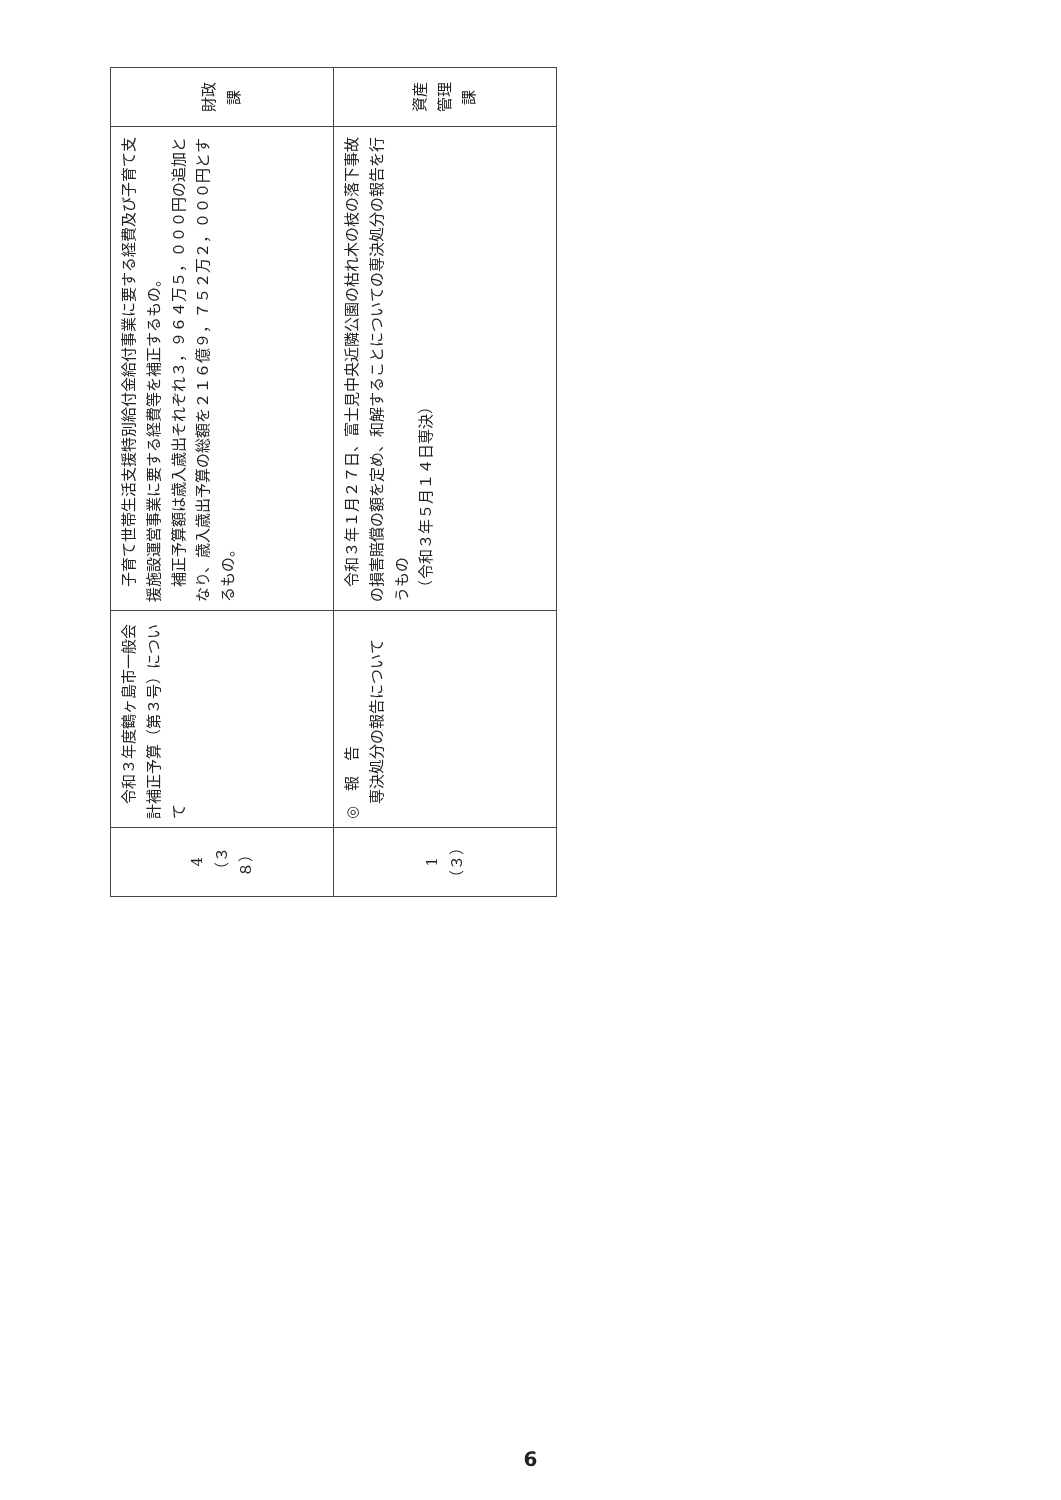| 4 （３８） | 令和３年度鶴ヶ島市一般会計補正予算（第３号）について | 子育て世帯生活支援特別給付金給付事業に要する経費及び子育て支援施設運営事業に要する経費等を補正するもの。 補正予算額は歳入歳出それぞれ３，９６４万５，０００円の追加となり、歳入歳出予算の総額を２１６億９，７５２万２，０００円とするもの。 | 財政課 |
| 1 （３） | ◎ 報 告 専決処分の報告について | 令和３年１月２７日、富士見中央近隣公園の枯れ木の枝の落下事故の損害賠償の額を定め、和解することについての専決処分の報告を行うもの （令和３年５月１４日専決） | 資産管理課 |
6